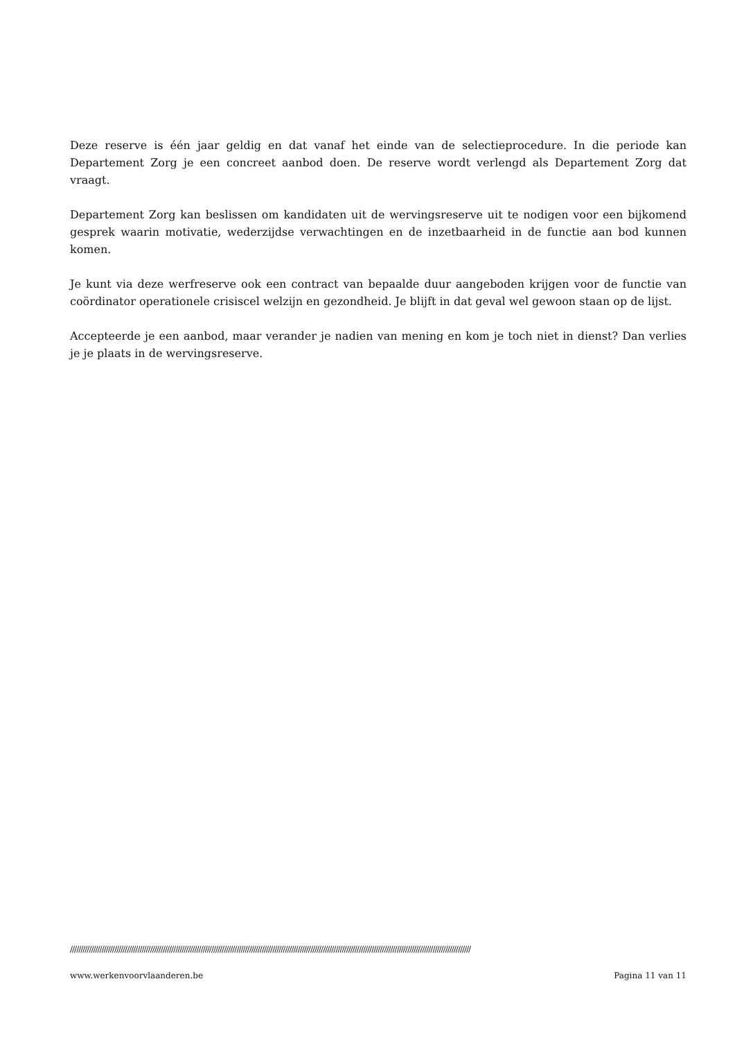Deze reserve is één jaar geldig en dat vanaf het einde van de selectieprocedure. In die periode kan Departement Zorg je een concreet aanbod doen. De reserve wordt verlengd als Departement Zorg dat vraagt.
Departement Zorg kan beslissen om kandidaten uit de wervingsreserve uit te nodigen voor een bijkomend gesprek waarin motivatie, wederzijdse verwachtingen en de inzetbaarheid in de functie aan bod kunnen komen.
Je kunt via deze werfreserve ook een contract van bepaalde duur aangeboden krijgen voor de functie van coördinator operationele crisiscel welzijn en gezondheid. Je blijft in dat geval wel gewoon staan op de lijst.
Accepteerde je een aanbod, maar verander je nadien van mening en kom je toch niet in dienst? Dan verlies je je plaats in de wervingsreserve.
//////////////////////////////////////////////////////////////////////////////////////////////////////////////////////////////////////////////////////////////////////////////////////////////
www.werkenvoorvlaanderen.be Pagina 11 van 11